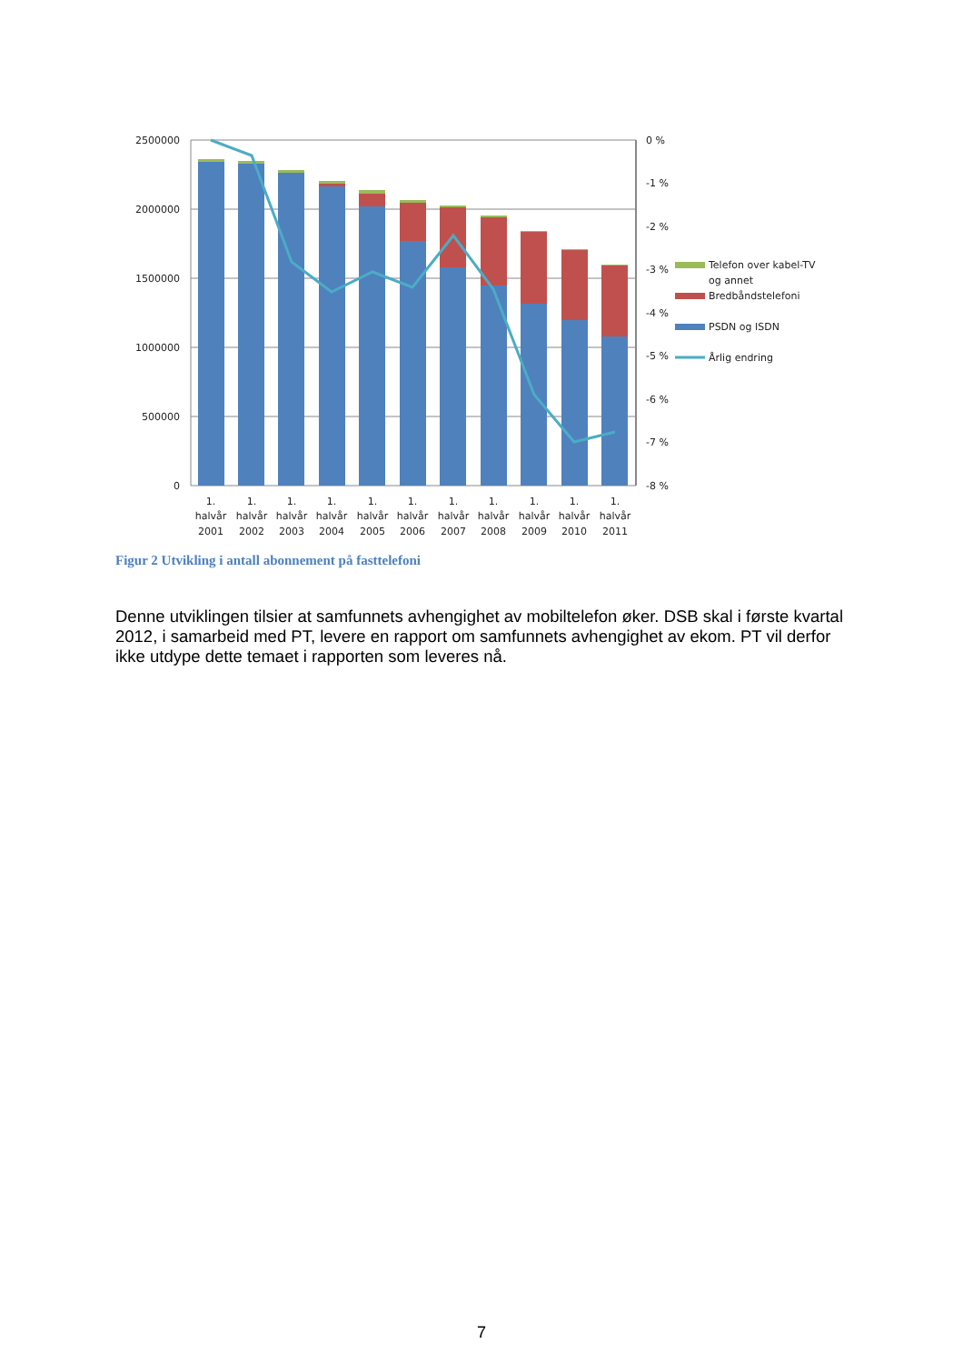2500000
2000000
1500000
1000000
500000
0
0 %
-1 %
-2 %
-3 %
-4 %
-5 %
-6 %
-7 %
-8 %
1.
halvår
2001
1.
halvår
2002
1.
halvår
2003
1.
halvår
2004
1.
halvår
2005
1.
halvår
2006
1.
halvår
2007
1.
halvår
2008
1.
halvår
2009
1.
halvår
2010
1.
halvår
2011
Telefon over kabel-TV
og annet
Bredbåndstelefoni
PSDN og ISDN
Årlig endring
Figur 2 Utvikling i antall abonnement på fasttelefoni
Denne utviklingen tilsier at samfunnets avhengighet av mobiltelefon øker. DSB skal i første kvartal 2012, i samarbeid med PT, levere en rapport om samfunnets avhengighet av ekom. PT vil derfor ikke utdype dette temaet i rapporten som leveres nå.
7